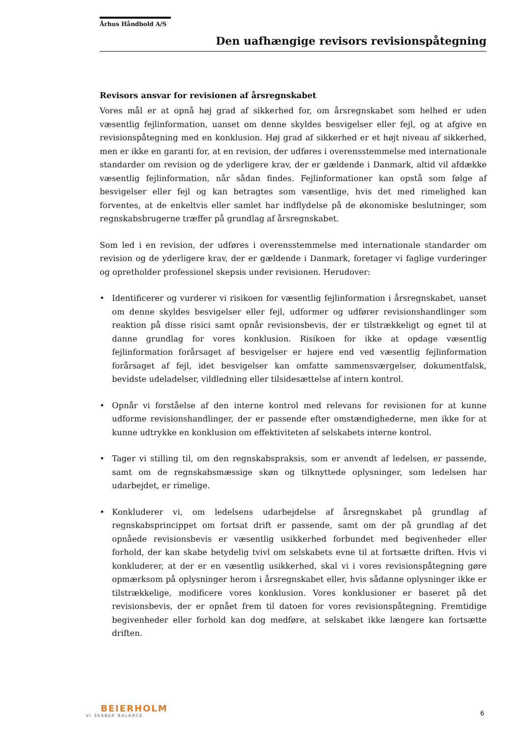Århus Håndbold A/S
Den uafhængige revisors revisionspåtegning
Revisors ansvar for revisionen af årsregnskabet
Vores mål er at opnå høj grad af sikkerhed for, om årsregnskabet som helhed er uden væsentlig fejlinformation, uanset om denne skyldes besvigelser eller fejl, og at afgive en revisionspåtegning med en konklusion. Høj grad af sikkerhed er et højt niveau af sikkerhed, men er ikke en garanti for, at en revision, der udføres i overensstemmelse med internationale standarder om revision og de yderligere krav, der er gældende i Danmark, altid vil afdække væsentlig fejlinformation, når sådan findes. Fejlinformationer kan opstå som følge af besvigelser eller fejl og kan betragtes som væsentlige, hvis det med rimelighed kan forventes, at de enkeltvis eller samlet har indflydelse på de økonomiske beslutninger, som regnskabsbrugerne træffer på grundlag af årsregnskabet.
Som led i en revision, der udføres i overensstemmelse med internationale standarder om revision og de yderligere krav, der er gældende i Danmark, foretager vi faglige vurderinger og opretholder professionel skepsis under revisionen. Herudover:
• Identificerer og vurderer vi risikoen for væsentlig fejlinformation i årsregnskabet, uanset om denne skyldes besvigelser eller fejl, udformer og udfører revisionshandlinger som reaktion på disse risici samt opnår revisionsbevis, der er tilstrækkeligt og egnet til at danne grundlag for vores konklusion. Risikoen for ikke at opdage væsentlig fejlinformation forårsaget af besvigelser er højere end ved væsentlig fejlinformation forårsaget af fejl, idet besvigelser kan omfatte sammensværgelser, dokumentfalsk, bevidste udeladelser, vildledning eller tilsidesættelse af intern kontrol.
• Opnår vi forståelse af den interne kontrol med relevans for revisionen for at kunne udforme revisionshandlinger, der er passende efter omstændighederne, men ikke for at kunne udtrykke en konklusion om effektiviteten af selskabets interne kontrol.
• Tager vi stilling til, om den regnskabspraksis, som er anvendt af ledelsen, er passende, samt om de regnskabsmæssige skøn og tilknyttede oplysninger, som ledelsen har udarbejdet, er rimelige.
• Konkluderer vi, om ledelsens udarbejdelse af årsregnskabet på grundlag af regnskabsprincippet om fortsat drift er passende, samt om der på grundlag af det opnåede revisionsbevis er væsentlig usikkerhed forbundet med begivenheder eller forhold, der kan skabe betydelig tvivl om selskabets evne til at fortsætte driften. Hvis vi konkluderer, at der er en væsentlig usikkerhed, skal vi i vores revisionspåtegning gøre opmærksom på oplysninger herom i årsregnskabet eller, hvis sådanne oplysninger ikke er tilstrækkelige, modificere vores konklusion. Vores konklusioner er baseret på det revisionsbevis, der er opnået frem til datoen for vores revisionspåtegning. Fremtidige begivenheder eller forhold kan dog medføre, at selskabet ikke længere kan fortsætte driften.
BEIERHOLM
VI SKABER BALANCE
6